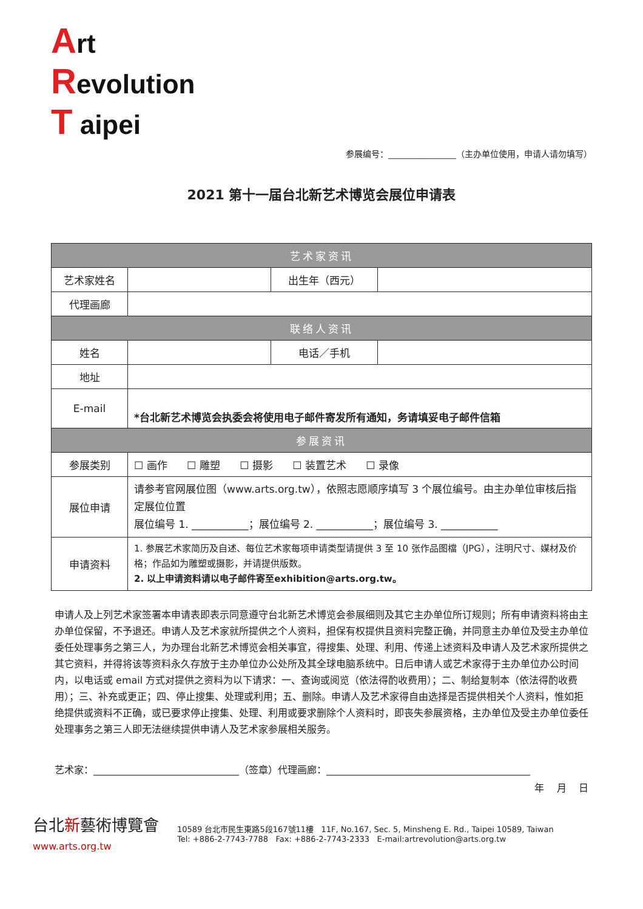Art
Revolution
T aipei
参展编号：________________（主办单位使用，申请人请勿填写）
2021 第十一届台北新艺术博览会展位申请表
| 艺术家资讯 | | | |
| --- | --- | --- | --- |
| 艺术家姓名 | | 出生年（西元） | |
| 代理画廊 | | | |
| 联络人资讯 | | | |
| 姓名 | | 电话／手机 | |
| 地址 | | | |
| E-mail | *台北新艺术博览会执委会将使用电子邮件寄发所有通知，务请填妥电子邮件信箱 | | |
| 参展资讯 | | | |
| 参展类别 | ☐ 画作 ☐ 雕塑 ☐ 摄影 ☐ 装置艺术 ☐ 录像 | | |
| 展位申请 | 请参考官网展位图（www.arts.org.tw），依照志愿顺序填写 3 个展位编号。由主办单位审核后指定展位位置 展位编号 1. ___________；展位编号 2. ___________；展位编号 3. ___________ | | |
| 申请资料 | 1. 参展艺术家简历及自述、每位艺术家每项申请类型请提供 3 至 10 张作品图檔（JPG），注明尺寸、媒材及价格；作品如为雕塑或摄影，并请提供版数。 2. 以上申请资料请以电子邮件寄至exhibition@arts.org.tw。 | | |
申请人及上列艺术家签署本申请表即表示同意遵守台北新艺术博览会参展细则及其它主办单位所订规则；所有申请资料将由主办单位保留，不予退还。申请人及艺术家就所提供之个人资料，担保有权提供且资料完整正确，并同意主办单位及受主办单位委任处理事务之第三人，为办理台北新艺术博览会相关事宜，得搜集、处理、利用、传递上述资料及申请人及艺术家所提供之其它资料，并得将该等资料永久存放于主办单位办公处所及其全球电脑系统中。日后申请人或艺术家得于主办单位办公时间内，以电话或 email 方式对提供之资料为以下请求：一、查询或阅览（依法得酌收费用）；二、制给复制本（依法得酌收费用）；三、补充或更正；四、停止搜集、处理或利用；五、删除。申请人及艺术家得自由选择是否提供相关个人资料，惟如拒绝提供或资料不正确，或已要求停止搜集、处理、利用或要求删除个人资料时，即丧失参展资格，主办单位及受主办单位委任处理事务之第三人即无法继续提供申请人及艺术家参展相关服务。
艺术家：______________________________（签章）代理画廊：__________________________________________
年 月 日
台北新藝術博覽會
www.arts.org.tw
10589 台北市民生東路5段167號11樓 11F, No.167, Sec. 5, Minsheng E. Rd., Taipei 10589, Taiwan
Tel: +886-2-7743-7788 Fax: +886-2-7743-2333 E-mail:artrevolution@arts.org.tw